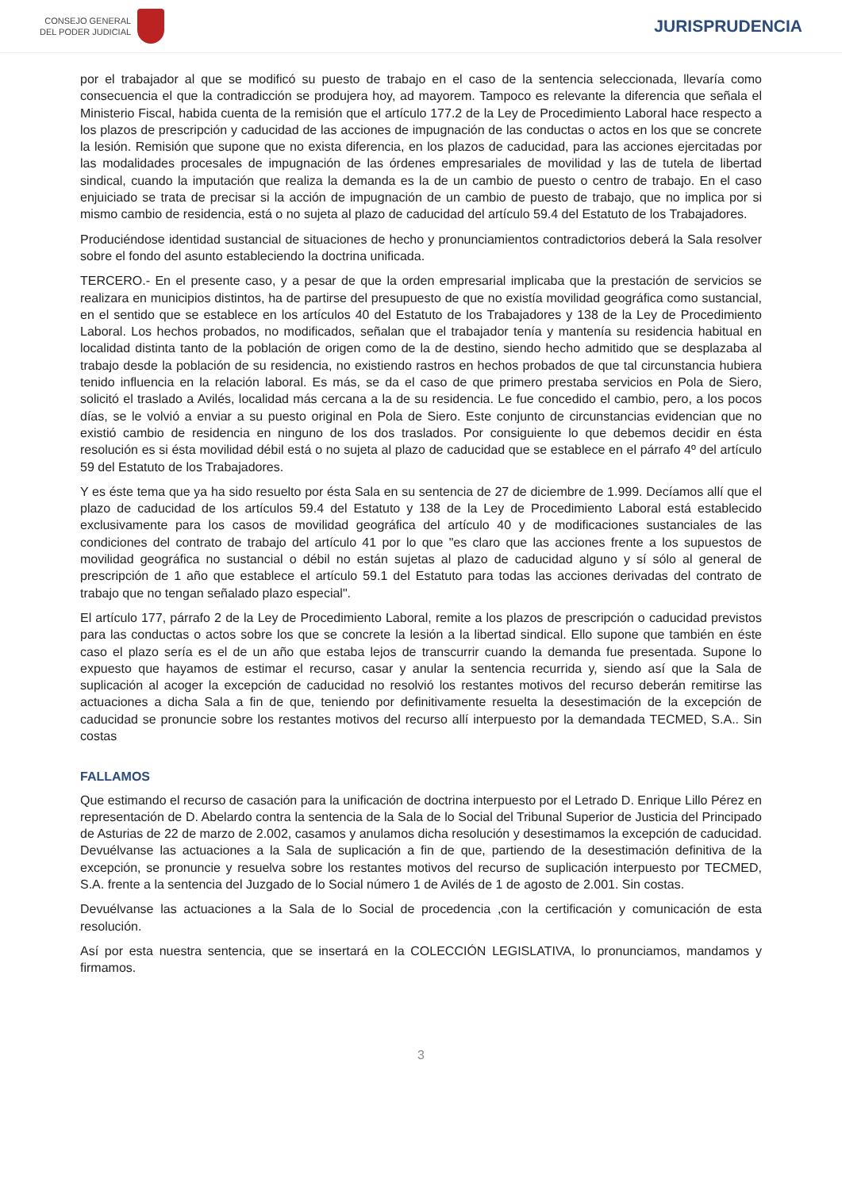CONSEJO GENERAL
DEL PODER JUDICIAL
JURISPRUDENCIA
por el trabajador al que se modificó su puesto de trabajo en el caso de la sentencia seleccionada, llevaría como consecuencia el que la contradicción se produjera hoy, ad mayorem. Tampoco es relevante la diferencia que señala el Ministerio Fiscal, habida cuenta de la remisión que el artículo 177.2 de la Ley de Procedimiento Laboral hace respecto a los plazos de prescripción y caducidad de las acciones de impugnación de las conductas o actos en los que se concrete la lesión. Remisión que supone que no exista diferencia, en los plazos de caducidad, para las acciones ejercitadas por las modalidades procesales de impugnación de las órdenes empresariales de movilidad y las de tutela de libertad sindical, cuando la imputación que realiza la demanda es la de un cambio de puesto o centro de trabajo. En el caso enjuiciado se trata de precisar si la acción de impugnación de un cambio de puesto de trabajo, que no implica por si mismo cambio de residencia, está o no sujeta al plazo de caducidad del artículo 59.4 del Estatuto de los Trabajadores.
Produciéndose identidad sustancial de situaciones de hecho y pronunciamientos contradictorios deberá la Sala resolver sobre el fondo del asunto estableciendo la doctrina unificada.
TERCERO.- En el presente caso, y a pesar de que la orden empresarial implicaba que la prestación de servicios se realizara en municipios distintos, ha de partirse del presupuesto de que no existía movilidad geográfica como sustancial, en el sentido que se establece en los artículos 40 del Estatuto de los Trabajadores y 138 de la Ley de Procedimiento Laboral. Los hechos probados, no modificados, señalan que el trabajador tenía y mantenía su residencia habitual en localidad distinta tanto de la población de origen como de la de destino, siendo hecho admitido que se desplazaba al trabajo desde la población de su residencia, no existiendo rastros en hechos probados de que tal circunstancia hubiera tenido influencia en la relación laboral. Es más, se da el caso de que primero prestaba servicios en Pola de Siero, solicitó el traslado a Avilés, localidad más cercana a la de su residencia. Le fue concedido el cambio, pero, a los pocos días, se le volvió a enviar a su puesto original en Pola de Siero. Este conjunto de circunstancias evidencian que no existió cambio de residencia en ninguno de los dos traslados. Por consiguiente lo que debemos decidir en ésta resolución es si ésta movilidad débil está o no sujeta al plazo de caducidad que se establece en el párrafo 4º del artículo 59 del Estatuto de los Trabajadores.
Y es éste tema que ya ha sido resuelto por ésta Sala en su sentencia de 27 de diciembre de 1.999. Decíamos allí que el plazo de caducidad de los artículos 59.4 del Estatuto y 138 de la Ley de Procedimiento Laboral está establecido exclusivamente para los casos de movilidad geográfica del artículo 40 y de modificaciones sustanciales de las condiciones del contrato de trabajo del artículo 41 por lo que "es claro que las acciones frente a los supuestos de movilidad geográfica no sustancial o débil no están sujetas al plazo de caducidad alguno y sí sólo al general de prescripción de 1 año que establece el artículo 59.1 del Estatuto para todas las acciones derivadas del contrato de trabajo que no tengan señalado plazo especial".
El artículo 177, párrafo 2 de la Ley de Procedimiento Laboral, remite a los plazos de prescripción o caducidad previstos para las conductas o actos sobre los que se concrete la lesión a la libertad sindical. Ello supone que también en éste caso el plazo sería es el de un año que estaba lejos de transcurrir cuando la demanda fue presentada. Supone lo expuesto que hayamos de estimar el recurso, casar y anular la sentencia recurrida y, siendo así que la Sala de suplicación al acoger la excepción de caducidad no resolvió los restantes motivos del recurso deberán remitirse las actuaciones a dicha Sala a fin de que, teniendo por definitivamente resuelta la desestimación de la excepción de caducidad se pronuncie sobre los restantes motivos del recurso allí interpuesto por la demandada TECMED, S.A.. Sin costas
FALLAMOS
Que estimando el recurso de casación para la unificación de doctrina interpuesto por el Letrado D. Enrique Lillo Pérez en representación de D. Abelardo contra la sentencia de la Sala de lo Social del Tribunal Superior de Justicia del Principado de Asturias de 22 de marzo de 2.002, casamos y anulamos dicha resolución y desestimamos la excepción de caducidad. Devuélvanse las actuaciones a la Sala de suplicación a fin de que, partiendo de la desestimación definitiva de la excepción, se pronuncie y resuelva sobre los restantes motivos del recurso de suplicación interpuesto por TECMED, S.A. frente a la sentencia del Juzgado de lo Social número 1 de Avilés de 1 de agosto de 2.001. Sin costas.
Devuélvanse las actuaciones a la Sala de lo Social de procedencia ,con la certificación y comunicación de esta resolución.
Así por esta nuestra sentencia, que se insertará en la COLECCIÓN LEGISLATIVA, lo pronunciamos, mandamos y firmamos.
3